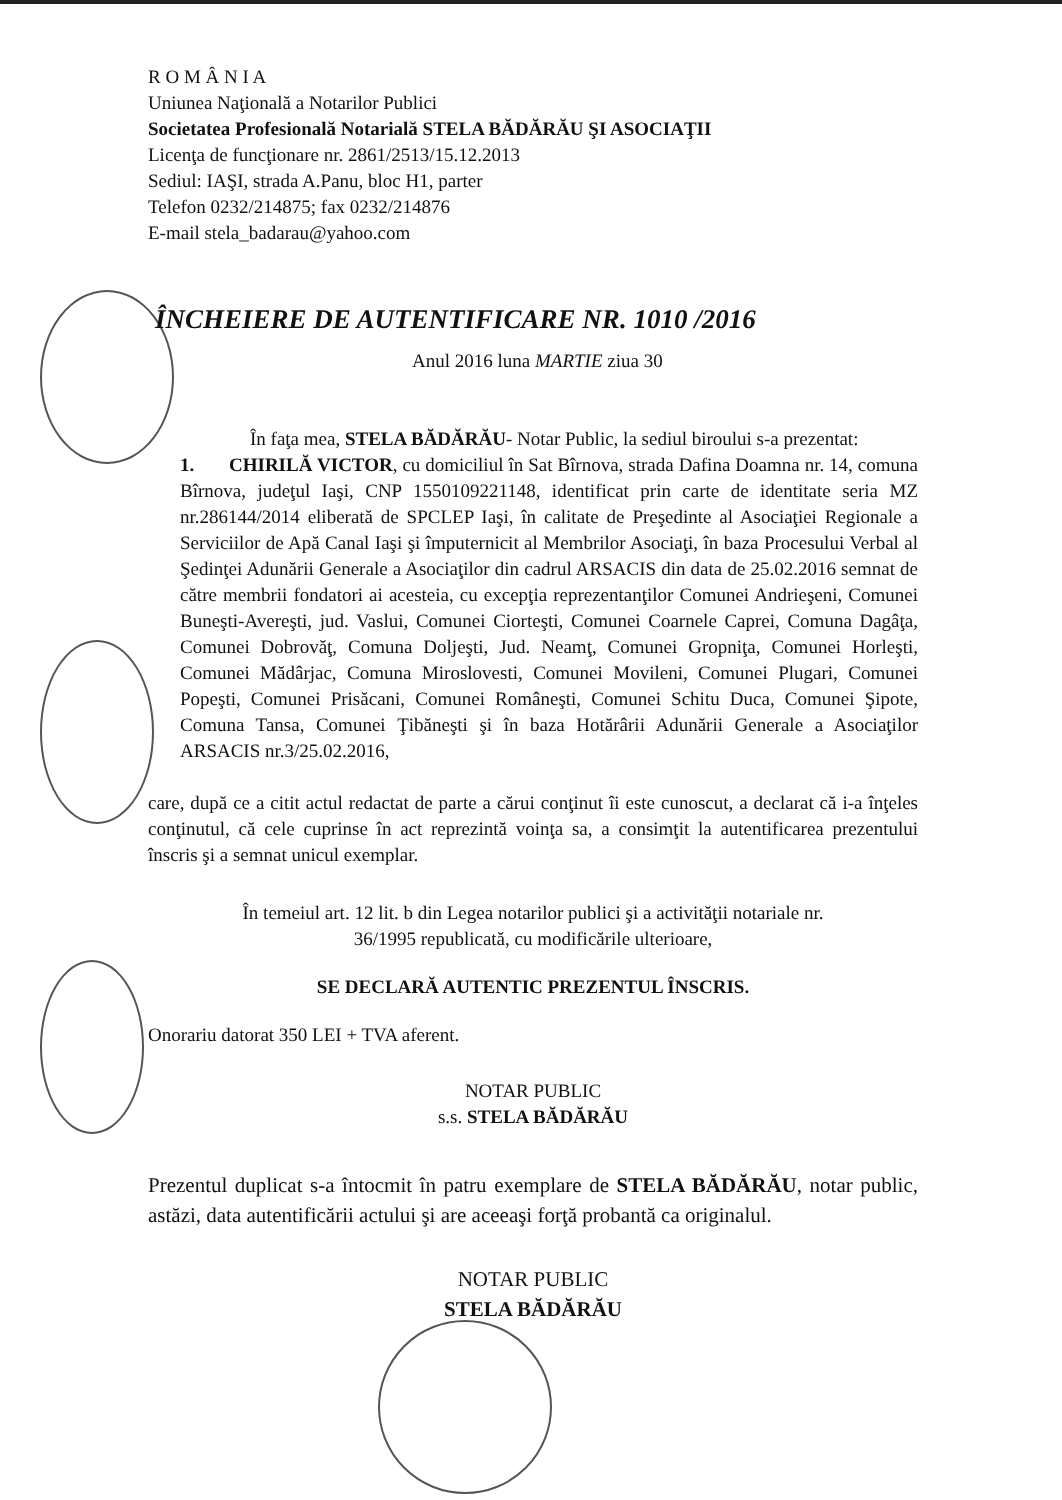R O M Â N I A
Uniunea Naţională a Notarilor Publici
Societatea Profesională Notarială STELA BĂDĂRĂU ŞI ASOCIAŢII
Licenţa de funcţionare nr. 2861/2513/15.12.2013
Sediul: IAŞI, strada A.Panu, bloc H1, parter
Telefon 0232/214875; fax 0232/214876
E-mail stela_badarau@yahoo.com
ÎNCHEIERE DE AUTENTIFICARE NR. 1010 /2016
Anul 2016 luna MARTIE ziua 30
În faţa mea, STELA BĂDĂRĂU- Notar Public, la sediul biroului s-a prezentat:
1. CHIRILĂ VICTOR, cu domiciliul în Sat Bîrnova, strada Dafina Doamna nr. 14, comuna Bîrnova, judeţul Iaşi, CNP 1550109221148, identificat prin carte de identitate seria MZ nr.286144/2014 eliberată de SPCLEP Iaşi, în calitate de Preşedinte al Asociaţiei Regionale a Serviciilor de Apă Canal Iaşi şi împuternicit al Membrilor Asociaţi, în baza Procesului Verbal al Şedinţei Adunării Generale a Asociaţilor din cadrul ARSACIS din data de 25.02.2016 semnat de către membrii fondatori ai acesteia, cu excepţia reprezentanţilor Comunei Andrieşeni, Comunei Buneşti-Avereşti, jud. Vaslui, Comunei Ciorteşti, Comunei Coarnele Caprei, Comuna Dagâţa, Comunei Dobrovăţ, Comuna Doljeşti, Jud. Neamţ, Comunei Gropniţa, Comunei Horleşti, Comunei Mădârjac, Comuna Miroslovesti, Comunei Movileni, Comunei Plugari, Comunei Popeşti, Comunei Prisăcani, Comunei Româneşti, Comunei Schitu Duca, Comunei Şipote, Comuna Tansa, Comunei Ţibăneşti şi în baza Hotărârii Adunării Generale a Asociaţilor ARSACIS nr.3/25.02.2016,
care, după ce a citit actul redactat de parte a cărui conţinut îi este cunoscut, a declarat că i-a înţeles conţinutul, că cele cuprinse în act reprezintă voinţa sa, a consimţit la autentificarea prezentului înscris şi a semnat unicul exemplar.
În temeiul art. 12 lit. b din Legea notarilor publici şi a activităţii notariale nr.
36/1995 republicată, cu modificările ulterioare,
SE DECLARĂ AUTENTIC PREZENTUL ÎNSCRIS.
Onorariu datorat 350 LEI + TVA aferent.
NOTAR PUBLIC
s.s. STELA BĂDĂRĂU
Prezentul duplicat s-a întocmit în patru exemplare de STELA BĂDĂRĂU, notar public, astăzi, data autentificării actului şi are aceeaşi forţă probantă ca originalul.
NOTAR PUBLIC
STELA BĂDĂRĂU